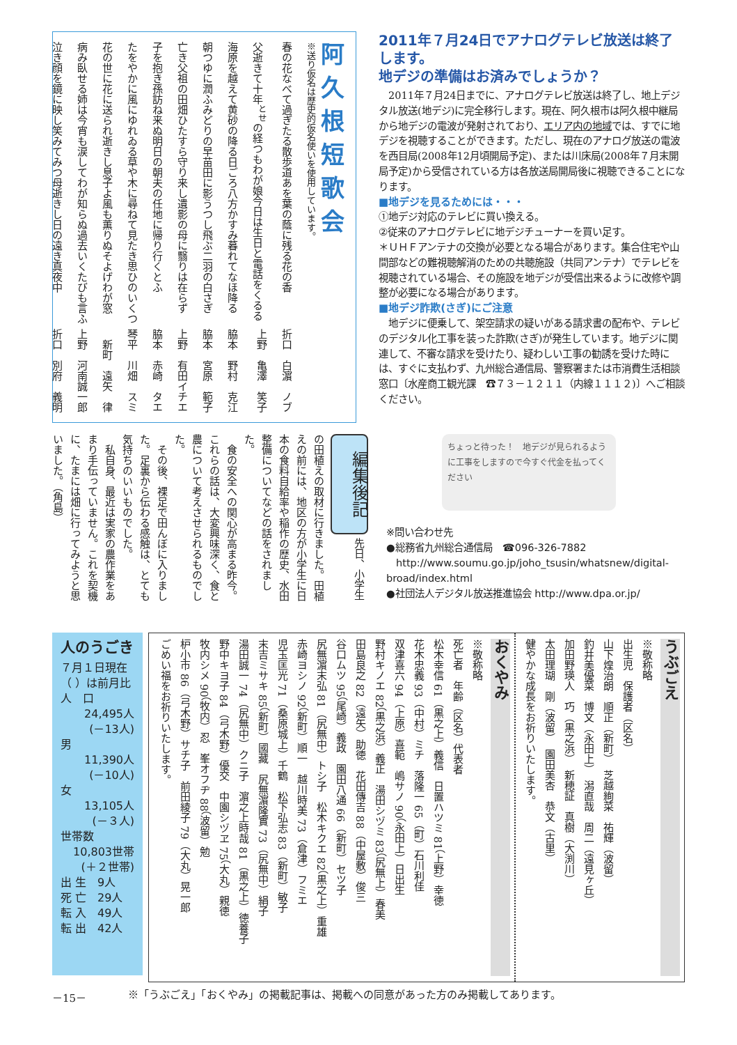阿久根短歌会
※送り仮名は歴史的仮名使いを使用しています。
春の花なべて過ぎたる散歩道あを葉の蔭に残る花の香 折口　白濵　ノブ
父逝きて十年<sup>とせ</sup>の経つもわが娘今日は生日と電話をくるる 上野　亀澤　笑子
海原を越えて黄砂の降る日ごろ八方かすみ暮れてなほ降る 脇本　野村　克江
朝つゆに潤ふみどりの早苗田に影うつし飛ぶ二羽の白さぎ 脇本　宮原　範子
亡き父祖の田畑ひたすら守り来し遺影の母に翳りは在らず 上野　有田イチエ
子を抱き孫訪ね来ぬ明日の朝夫の任地に帰り行くとふ 脇本　赤崎　タエ
たをやかに風にゆれゐる草や木に尋ねて見たき思ひのいくつ 琴平　川畑　スミ
花の世に花に送られ逝きし息子よ風も薫りぬそよげわが窓 新町　遠矢　律
病み臥せる姉は今宵も涙してわが知らぬ過去いくたびも言ふ 上野　河南誠一郎
泣き顔を鏡に映し笑みてみつ母逝きし日の遠き真夜中 折口　別府　義明
2011年７月24日でアナログテレビ放送は終了します。
地デジの準備はお済みでしょうか？
　2011年７月24日までに、アナログテレビ放送は終了し、地上デジタル放送(地デジ)に完全移行します。現在、阿久根市は阿久根中継局から地デジの電波が発射されており、エリア内の地域では、すでに地デジを視聴することができます。ただし、現在のアナログ放送の電波を西目局(2008年12月頃開局予定)、または川床局(2008年７月末開局予定)から受信されている方は各放送局開局後に視聴できることになります。
■地デジを見るためには・・・
①地デジ対応のテレビに買い換える。
②従来のアナログテレビに地デジチューナーを買い足す。
＊ＵＨＦアンテナの交換が必要となる場合があります。集合住宅や山間部などの難視聴解消のための共聴施設（共同アンテナ）でテレビを視聴されている場合、その施設を地デジが受信出来るように改修や調整が必要になる場合があります。
■地デジ詐欺(さぎ)にご注意
　地デジに便乗して、架空請求の疑いがある請求書の配布や、テレビのデジタル化工事を装った詐欺(さぎ)が発生しています。地デジに関連して、不審な請求を受けたり、疑わしい工事の勧誘を受けた時には、すぐに支払わず、九州総合通信局、警察署または市消費生活相談窓口〔水産商工観光課　☎７３－１２１１（内線１１１２)〕へご相談ください。
編集後記 先日、小学生の田植えの取材に行きました。田植えの前には、地区の方が小学生に日本の食料自給率や稲作の歴史、水田整備についてなどの話をされました。
　食の安全への関心が高まる昨今。これらの話は、大変興味深く、食と農について考えさせられるものでした。
　その後、裸足で田んぼに入りました。足裏から伝わる感触は、とても気持ちのいいものでした。
　私自身、最近は実家の農作業をあまり手伝っていません。これを契機に、たまには畑に行ってみようと思いました。（角島）
ちょっと待った！　地デジが見られるように工事をしますので今すぐ代金を払ってください
※問い合わせ先
●総務省九州総合通信局　☎096-326-7882
　http://www.soumu.go.jp/joho_tsusin/whatsnew/digital-broad/index.html
●社団法人デジタル放送推進協会 http://www.dpa.or.jp/
人のうごき
７月１日現在
（ ）は前月比
人　口
24,495人
(－13人)
男
11,390人
(－10人)
女
13,105人
(－３人)
世帯数
10,803世帯
(＋２世帯)
出 生　9人
死 亡　29人
転 入　49人
転 出　42人
うぶごえ
※敬称略
出生児　保護者（区名）
山下煌治朗　順正（新町）　芝越絢菜　祐輝（波留）
釣井美優菜　博文（永田上）　潟直哉　周二（遠見ヶ丘）
加田野瑛人　巧（黒之浜）　新穂証　真樹（大渕川）
太田理瑚　剛（波留）　園田美杏　恭文（古里）
健やかな成長をお祈りいたします。
おくやみ
※敬称略
死亡者　年齢（区名）代表者
松木幸信 61（黒之上）義信　日置ハツミ 81（上野）幸徳
花木忠義 93（中村）ミチ　落隆一 65（町）石川利佳
双津喜六 94（上原）喜範　嶋サノ 90（永田上）日出生
野村キノエ 82（黒之浜）義正　湯田シヅミ 83（尻無上）春美
田島良之 82（遠矢）助徳　花田傳吉 88（中屋敷）俊三
谷口ムツ 95（尾崎）義政　園田八通 66（新町）セツ子
尻無濵末弘 81（尻無中）トシ子　松木キクエ 82（黒之上）重雄
赤崎ヨシノ 92（新町）順一　越川時美 73（倉津）フミエ
児玉匡光 71（桑原城上）千鶴　松下弘志 83（新町）敏子
末吉ミサキ 85（新町）國藏　尻無濵隆實 73（尻無中）絹子
湯田誠一 74（尻無中）クニ子　濵之上時哉 81（黒之上）徳養子
野中キヨ子 84（弓木野）優交　中園シヅヱ 75（大丸）親徳
牧内シメ 90（牧内）忍　峯オフヂ 88（波留）勉
枦小市 86（弓木野）サチ子　前田綾子 79（大丸）晃一郎
ごめい福をお祈りいたします。
－15－ ※「うぶごえ」「おくやみ」の掲載記事は、掲載への同意があった方のみ掲載してあります。